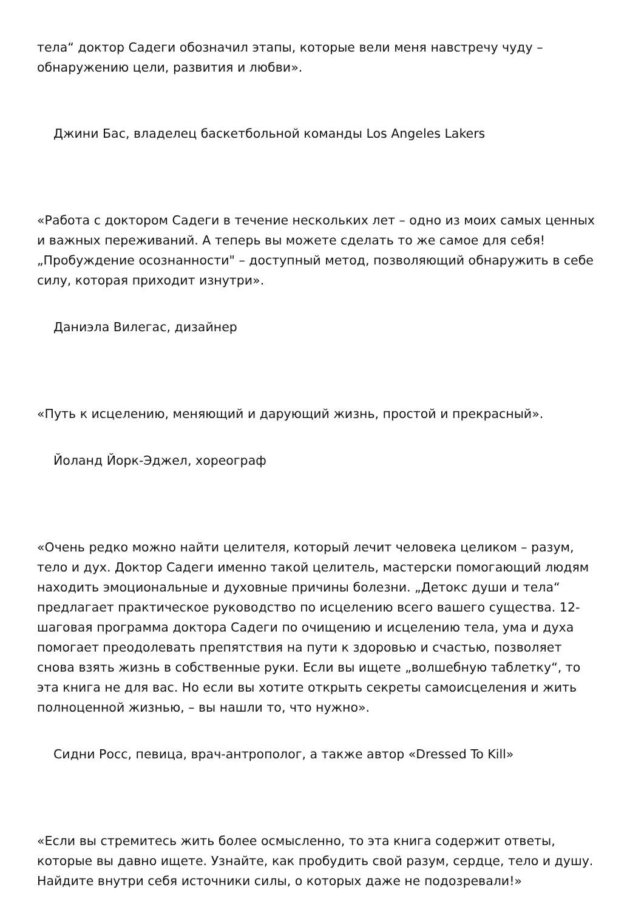тела“ доктор Садеги обозначил этапы, которые вели меня навстречу чуду – обнаружению цели, развития и любви».
Джини Бас, владелец баскетбольной команды Los Angeles Lakers
«Работа с доктором Садеги в течение нескольких лет – одно из моих самых ценных и важных переживаний. А теперь вы можете сделать то же самое для себя! „Пробуждение осознанности" – доступный метод, позволяющий обнаружить в себе силу, которая приходит изнутри».
Даниэла Вилегас, дизайнер
«Путь к исцелению, меняющий и дарующий жизнь, простой и прекрасный».
Йоланд Йорк-Эджел, хореограф
«Очень редко можно найти целителя, который лечит человека целиком – разум, тело и дух. Доктор Садеги именно такой целитель, мастерски помогающий людям находить эмоциональные и духовные причины болезни. „Детокс души и тела“ предлагает практическое руководство по исцелению всего вашего существа. 12-шаговая программа доктора Садеги по очищению и исцелению тела, ума и духа помогает преодолевать препятствия на пути к здоровью и счастью, позволяет снова взять жизнь в собственные руки. Если вы ищете „волшебную таблетку“, то эта книга не для вас. Но если вы хотите открыть секреты самоисцеления и жить полноценной жизнью, – вы нашли то, что нужно».
Сидни Росс, певица, врач-антрополог, а также автор «Dressed To Kill»
«Если вы стремитесь жить более осмысленно, то эта книга содержит ответы, которые вы давно ищете. Узнайте, как пробудить свой разум, сердце, тело и душу. Найдите внутри себя источники силы, о которых даже не подозревали!»